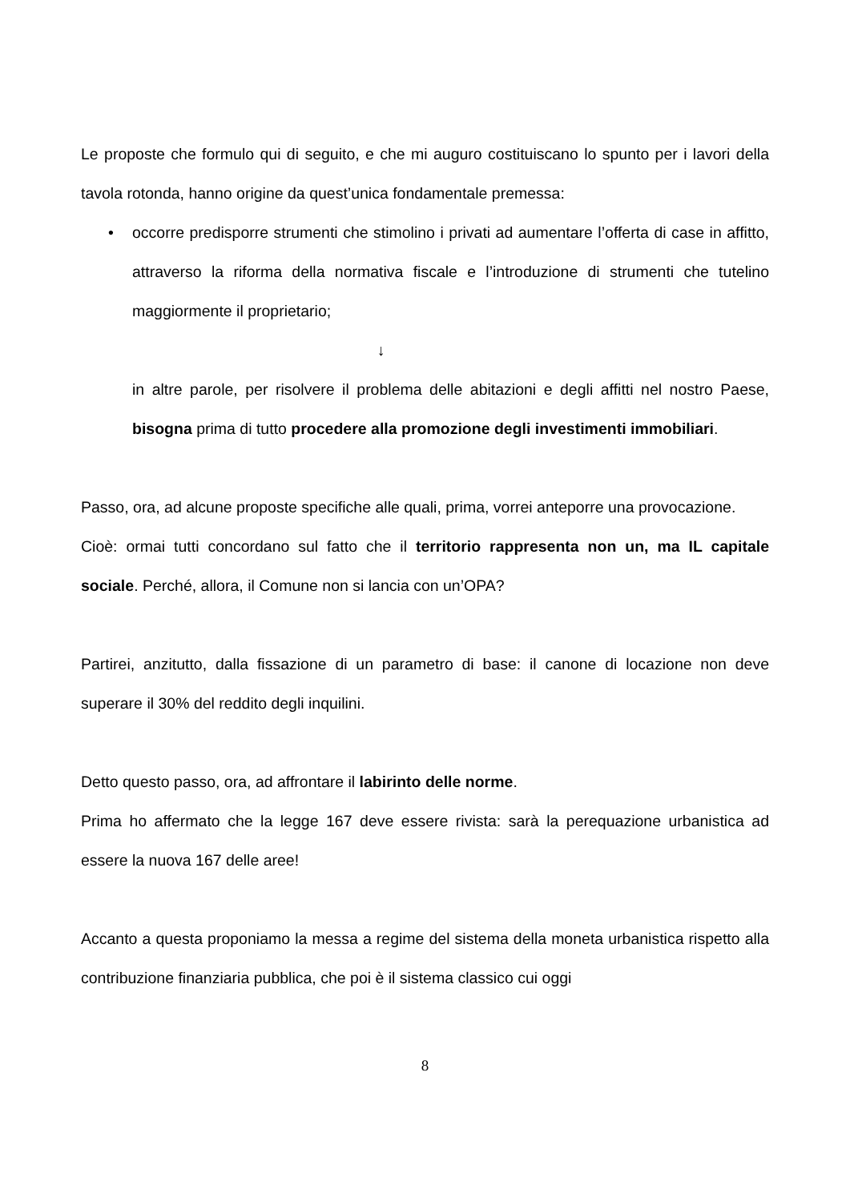Le proposte che formulo qui di seguito, e che mi auguro costituiscano lo spunto per i lavori della tavola rotonda, hanno origine da quest’unica fondamentale premessa:
• occorre predisporre strumenti che stimolino i privati ad aumentare l’offerta di case in affitto, attraverso la riforma della normativa fiscale e l’introduzione di strumenti che tutelino maggiormente il proprietario;
↓
in altre parole, per risolvere il problema delle abitazioni e degli affitti nel nostro Paese, bisogna prima di tutto procedere alla promozione degli investimenti immobiliari.
Passo, ora, ad alcune proposte specifiche alle quali, prima, vorrei anteporre una provocazione.
Cioè: ormai tutti concordano sul fatto che il territorio rappresenta non un, ma IL capitale sociale. Perché, allora, il Comune non si lancia con un’OPA?
Partirei, anzitutto, dalla fissazione di un parametro di base: il canone di locazione non deve superare il 30% del reddito degli inquilini.
Detto questo passo, ora, ad affrontare il labirinto delle norme.
Prima ho affermato che la legge 167 deve essere rivista: sarà la perequazione urbanistica ad essere la nuova 167 delle aree!
Accanto a questa proponiamo la messa a regime del sistema della moneta urbanistica rispetto alla contribuzione finanziaria pubblica, che poi è il sistema classico cui oggi
8